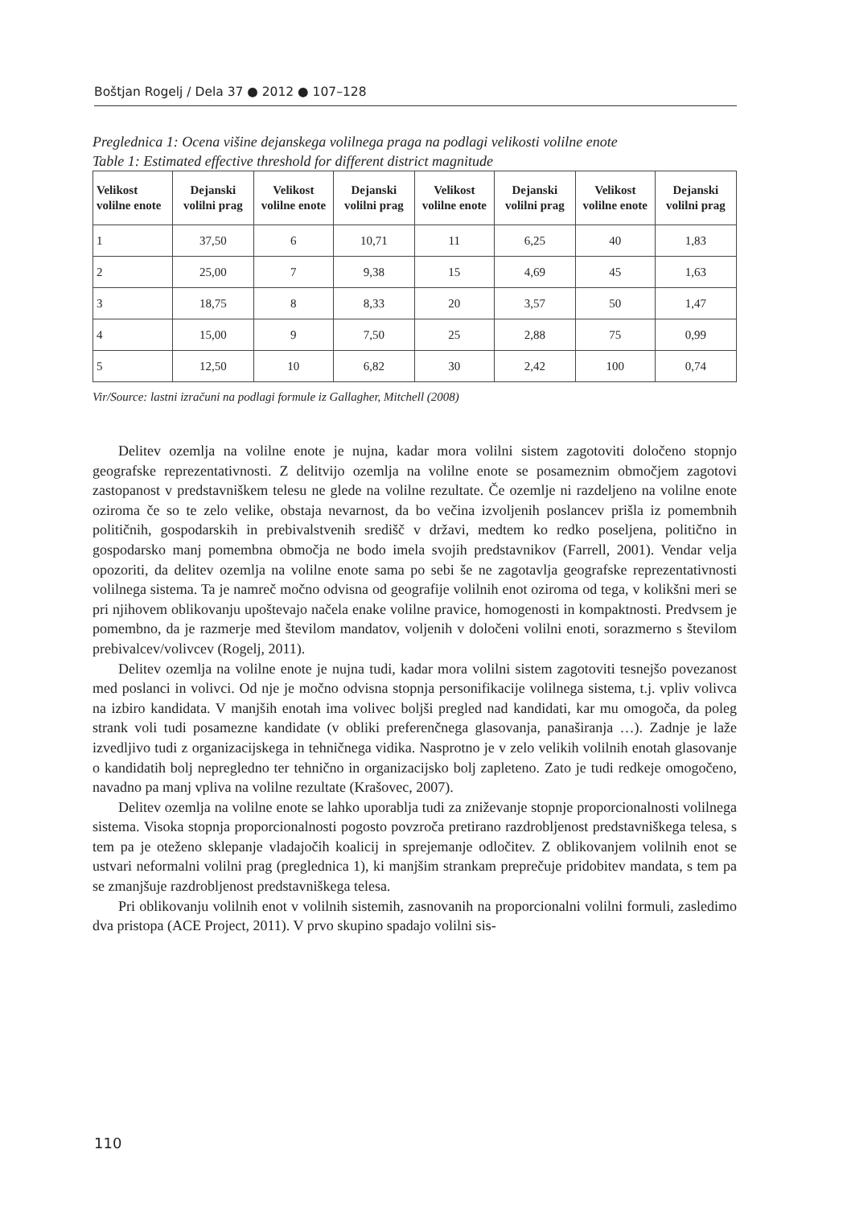Boštjan Rogelj / Dela 37 ● 2012 ● 107–128
Preglednica 1: Ocena višine dejanskega volilnega praga na podlagi velikosti volilne enote
Table 1: Estimated effective threshold for different district magnitude
| Velikost volilne enote | Dejanski volilni prag | Velikost volilne enote | Dejanski volilni prag | Velikost volilne enote | Dejanski volilni prag | Velikost volilne enote | Dejanski volilni prag |
| --- | --- | --- | --- | --- | --- | --- | --- |
| 1 | 37,50 | 6 | 10,71 | 11 | 6,25 | 40 | 1,83 |
| 2 | 25,00 | 7 | 9,38 | 15 | 4,69 | 45 | 1,63 |
| 3 | 18,75 | 8 | 8,33 | 20 | 3,57 | 50 | 1,47 |
| 4 | 15,00 | 9 | 7,50 | 25 | 2,88 | 75 | 0,99 |
| 5 | 12,50 | 10 | 6,82 | 30 | 2,42 | 100 | 0,74 |
Vir/Source: lastni izračuni na podlagi formule iz Gallagher, Mitchell (2008)
Delitev ozemlja na volilne enote je nujna, kadar mora volilni sistem zagotoviti določeno stopnjo geografske reprezentativnosti. Z delitvijo ozemlja na volilne enote se posameznim območjem zagotovi zastopanost v predstavniškem telesu ne glede na volilne rezultate. Če ozemlje ni razdeljeno na volilne enote oziroma če so te zelo velike, obstaja nevarnost, da bo večina izvoljenih poslancev prišla iz pomembnih političnih, gospodarskih in prebivalstvenih središč v državi, medtem ko redko poseljena, politično in gospodarsko manj pomembna območja ne bodo imela svojih predstavnikov (Farrell, 2001). Vendar velja opozoriti, da delitev ozemlja na volilne enote sama po sebi še ne zagotavlja geografske reprezentativnosti volilnega sistema. Ta je namreč močno odvisna od geografije volilnih enot oziroma od tega, v kolikšni meri se pri njihovem oblikovanju upoštevajo načela enake volilne pravice, homogenosti in kompaktnosti. Predvsem je pomembno, da je razmerje med številom mandatov, voljenih v določeni volilni enoti, sorazmerno s številom prebivalcev/volivcev (Rogelj, 2011).
Delitev ozemlja na volilne enote je nujna tudi, kadar mora volilni sistem zagotoviti tesnejšo povezanost med poslanci in volivci. Od nje je močno odvisna stopnja personifikacije volilnega sistema, t.j. vpliv volivca na izbiro kandidata. V manjših enotah ima volivec boljši pregled nad kandidati, kar mu omogoča, da poleg strank voli tudi posamezne kandidate (v obliki preferenčnega glasovanja, panaširanja …). Zadnje je laže izvedljivo tudi z organizacijskega in tehničnega vidika. Nasprotno je v zelo velikih volilnih enotah glasovanje o kandidatih bolj nepregledno ter tehnično in organizacijsko bolj zapleteno. Zato je tudi redkeje omogočeno, navadno pa manj vpliva na volilne rezultate (Krašovec, 2007).
Delitev ozemlja na volilne enote se lahko uporablja tudi za zniževanje stopnje proporcionalnosti volilnega sistema. Visoka stopnja proporcionalnosti pogosto povzroča pretirano razdrobljenost predstavniškega telesa, s tem pa je oteženo sklepanje vladajočih koalicij in sprejemanje odločitev. Z oblikovanjem volilnih enot se ustvari neformalni volilni prag (preglednica 1), ki manjšim strankam preprečuje pridobitev mandata, s tem pa se zmanjšuje razdrobljenost predstavniškega telesa.
Pri oblikovanju volilnih enot v volilnih sistemih, zasnovanih na proporcionalni volilni formuli, zasledimo dva pristopa (ACE Project, 2011). V prvo skupino spadajo volilni sis-
110